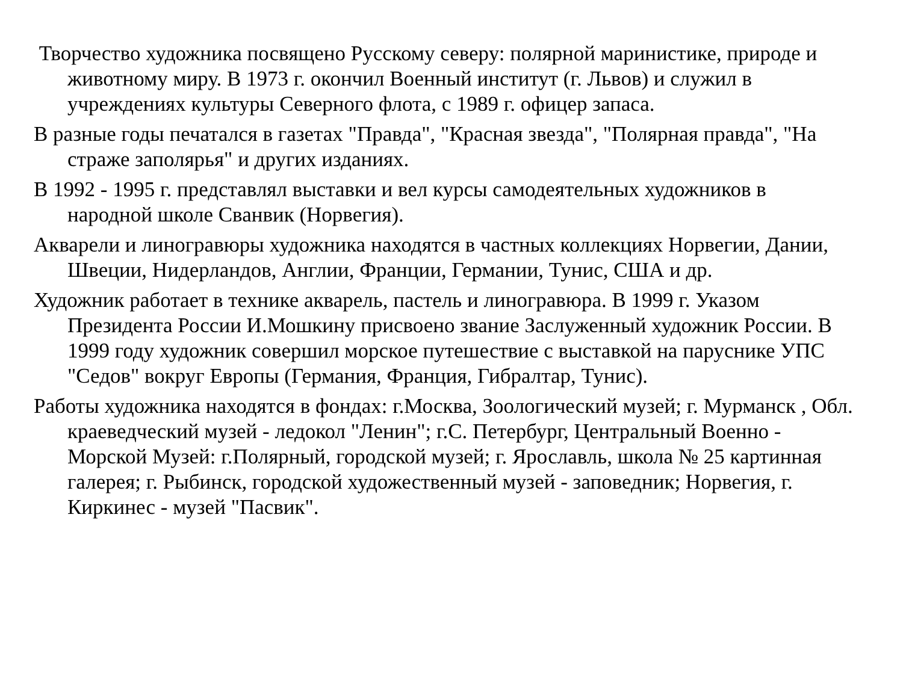Творчество художника посвящено Русскому северу: полярной маринистике, природе и животному миру. В 1973 г. окончил Военный институт (г. Львов) и служил в учреждениях культуры Северного флота, с 1989 г. офицер запаса.
В разные годы печатался в газетах "Правда", "Красная звезда", "Полярная правда", "На страже заполярья" и других изданиях.
В 1992 - 1995 г. представлял выставки и вел курсы самодеятельных художников в народной школе Сванвик (Норвегия).
Акварели и линогравюры художника находятся в частных коллекциях Норвегии, Дании, Швеции, Нидерландов, Англии, Франции, Германии, Тунис, США и др.
Художник работает в технике акварель, пастель и линогравюра. В 1999 г. Указом Президента России И.Мошкину присвоено звание Заслуженный художник России. В 1999 году художник совершил морское путешествие с выставкой на паруснике УПС "Седов" вокруг Европы (Германия, Франция, Гибралтар, Тунис).
Работы художника находятся в фондах: г.Москва, Зоологический музей; г. Мурманск , Обл. краеведческий музей - ледокол "Ленин"; г.С. Петербург, Центральный Военно - Морской Музей: г.Полярный, городской музей; г. Ярославль, школа № 25 картинная галерея; г. Рыбинск, городской художественный музей - заповедник; Норвегия, г. Киркинес - музей "Пасвик".